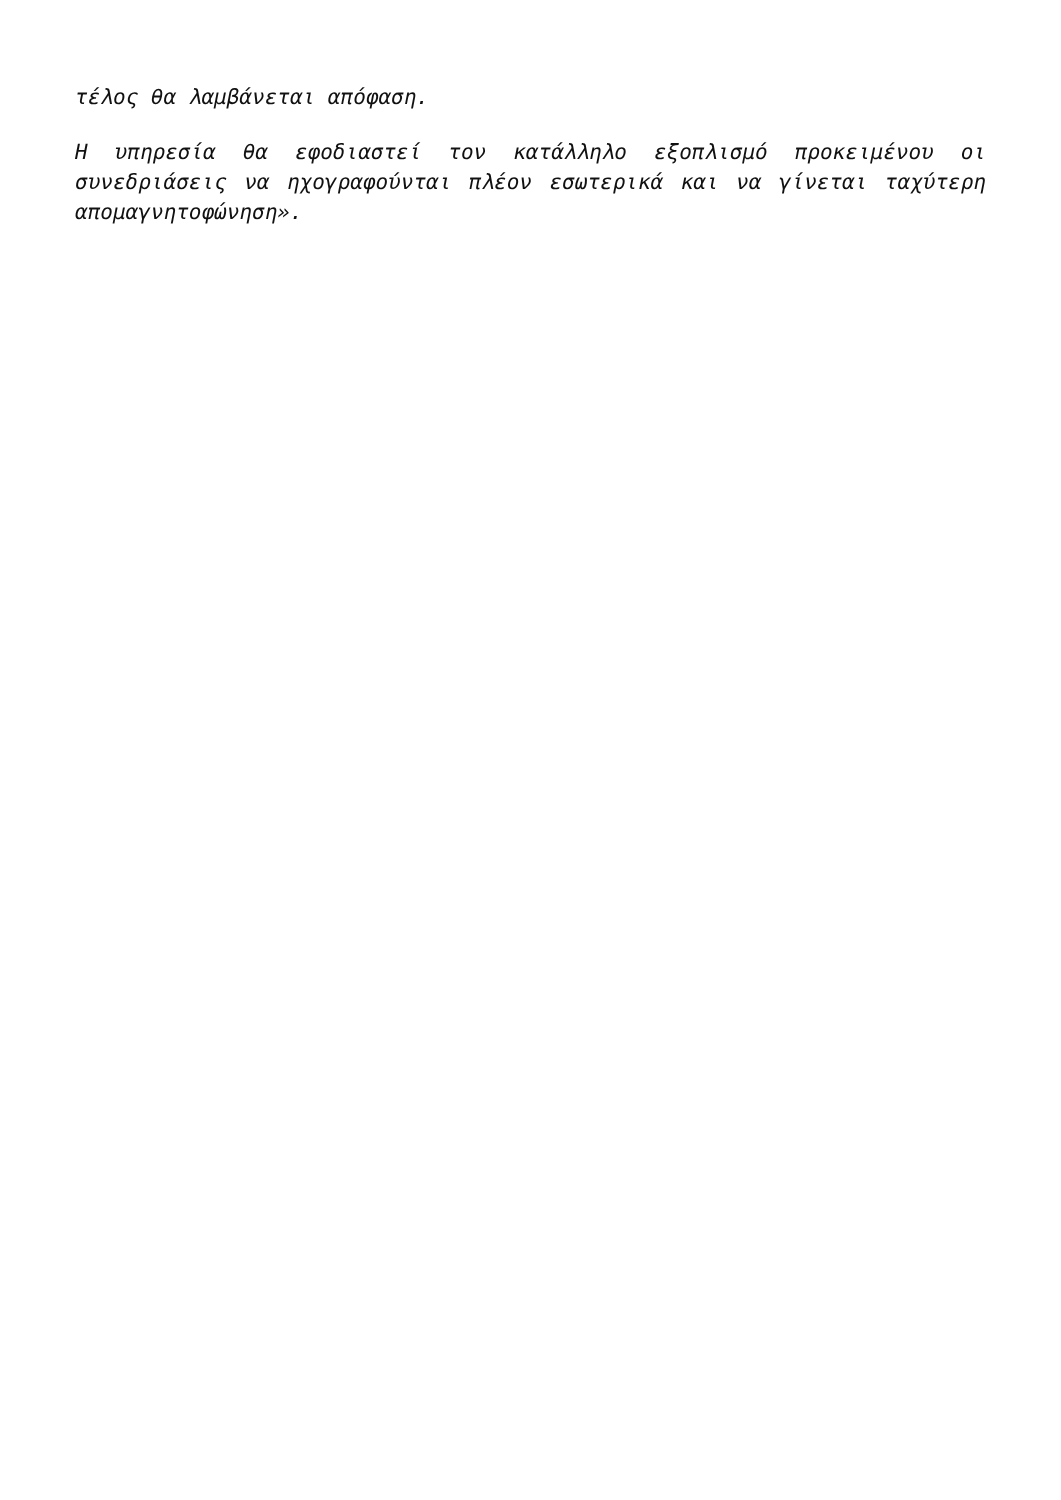τέλος θα λαμβάνεται απόφαση.
Η υπηρεσία θα εφοδιαστεί τον κατάλληλο εξοπλισμό προκειμένου οι συνεδριάσεις να ηχογραφούνται πλέον εσωτερικά και να γίνεται ταχύτερη απομαγνητοφώνηση».